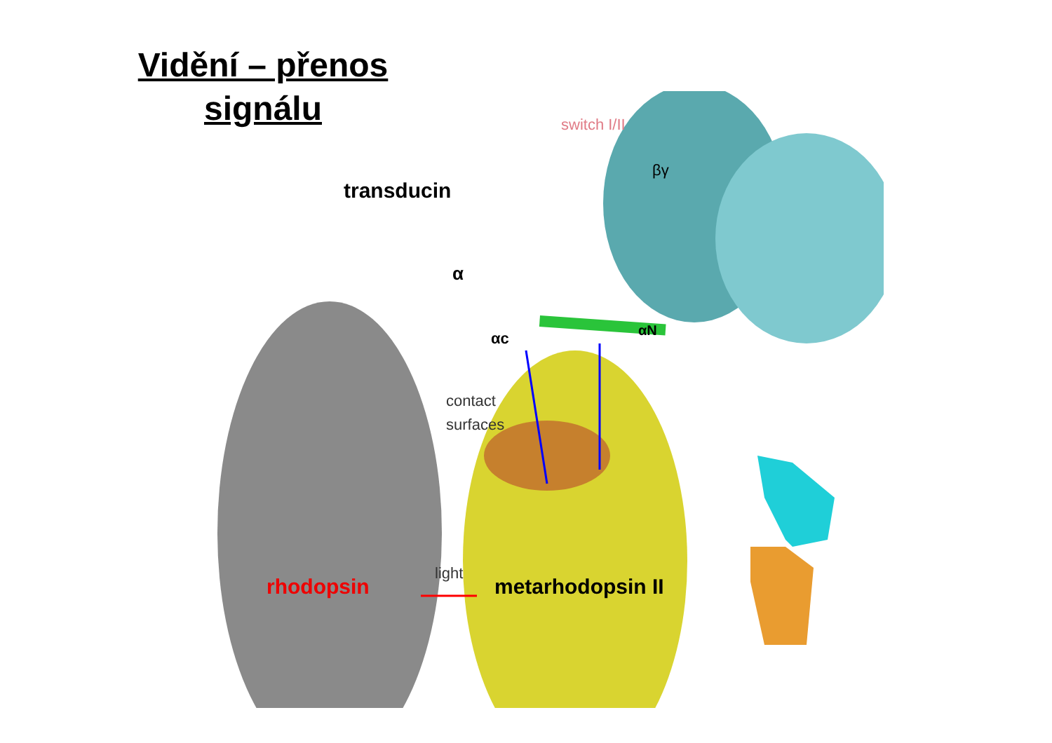Vidění – přenos signálu
switch I/II
βγ
transducin
α
αc αN
contact
surfaces
light
rhodopsin metarhodopsin II